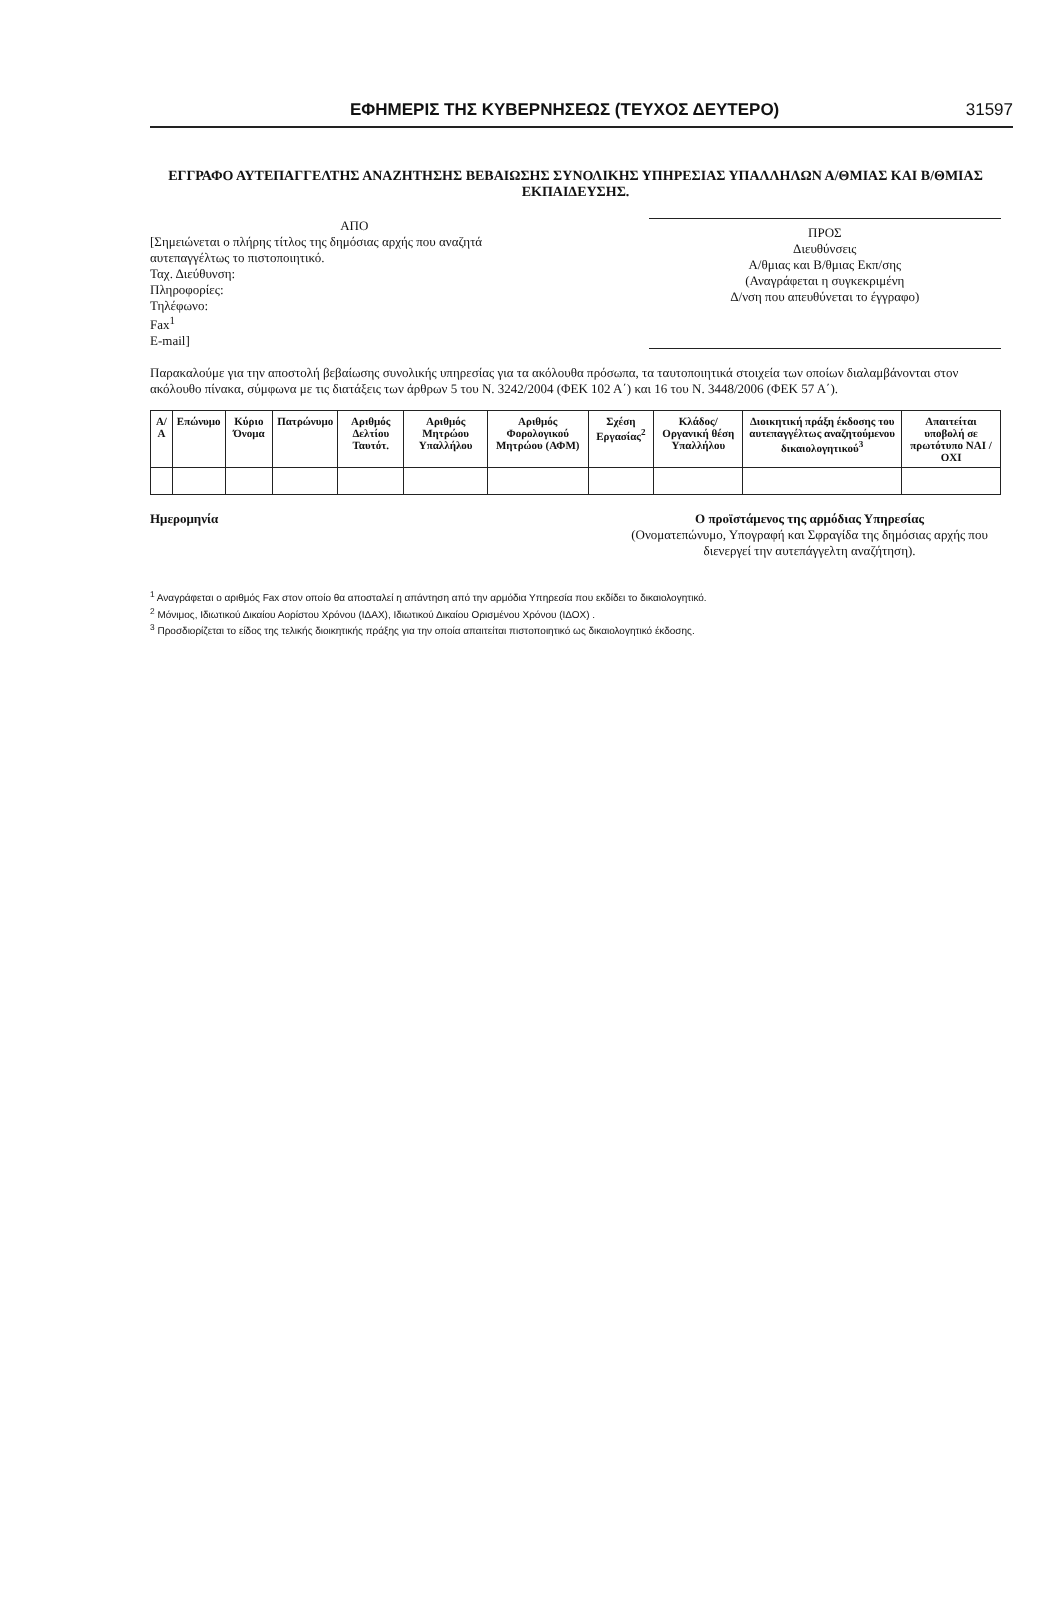ΕΦΗΜΕΡΙΣ ΤΗΣ ΚΥΒΕΡΝΗΣΕΩΣ (ΤΕΥΧΟΣ ΔΕΥΤΕΡΟ) 31597
ΕΓΓΡΑΦΟ ΑΥΤΕΠΑΓΓΕΛΤΗΣ ΑΝΑΖΗΤΗΣΗΣ ΒΕΒΑΙΩΣΗΣ ΣΥΝΟΛΙΚΗΣ ΥΠΗΡΕΣΙΑΣ ΥΠΑΛΛΗΛΩΝ Α/ΘΜΙΑΣ ΚΑΙ Β/ΘΜΙΑΣ ΕΚΠΑΙΔΕΥΣΗΣ.
ΑΠΟ
[Σημειώνεται ο πλήρης τίτλος της δημόσιας αρχής που αναζητά αυτεπαγγέλτως το πιστοποιητικό.
Ταχ. Διεύθυνση:
Πληροφορίες:
Τηλέφωνο:
Fax<sup>1</sup>
E-mail]
ΠΡΟΣ
Διευθύνσεις
Α/θμιας και Β/θμιας Εκπ/σης
(Αναγράφεται η συγκεκριμένη
Δ/νση που απευθύνεται το έγγραφο)
Παρακαλούμε για την αποστολή βεβαίωσης συνολικής υπηρεσίας για τα ακόλουθα πρόσωπα, τα ταυτοποιητικά στοιχεία των οποίων διαλαμβάνονται στον ακόλουθο πίνακα, σύμφωνα με τις διατάξεις των άρθρων 5 του Ν. 3242/2004 (ΦΕΚ 102 Α΄) και 16 του Ν. 3448/2006 (ΦΕΚ 57 Α΄).
| Α/Α | Επώνυμο | Κύριο Όνομα | Πατρώνυμο | Αριθμός Δελτίου Ταυτότ. | Αριθμός Μητρώου Υπαλλήλου | Αριθμός Φορολογικού Μητρώου (ΑΦΜ) | Σχέση Εργασίας<sup>2</sup> | Κλάδος/ Οργανική θέση Υπαλλήλου | Διοικητική πράξη έκδοσης του αυτεπαγγέλτως αναζητούμενου δικαιολογητικού<sup>3</sup> | Απαιτείται υποβολή σε πρωτότυπο ΝΑΙ / ΟΧΙ |
| --- | --- | --- | --- | --- | --- | --- | --- | --- | --- | --- |
Ημερομηνία Ο προϊστάμενος της αρμόδιας Υπηρεσίας
(Ονοματεπώνυμο, Υπογραφή και Σφραγίδα της δημόσιας αρχής που διενεργεί την αυτεπάγγελτη αναζήτηση).
<sup>1</sup> Αναγράφεται ο αριθμός Fax στον οποίο θα αποσταλεί η απάντηση από την αρμόδια Υπηρεσία που εκδίδει το δικαιολογητικό.
<sup>2</sup> Μόνιμος, Ιδιωτικού Δικαίου Αορίστου Χρόνου (ΙΔΑΧ), Ιδιωτικού Δικαίου Ορισμένου Χρόνου (ΙΔΟΧ) .
<sup>3</sup> Προσδιορίζεται το είδος της τελικής διοικητικής πράξης για την οποία απαιτείται πιστοποιητικό ως δικαιολογητικό έκδοσης.